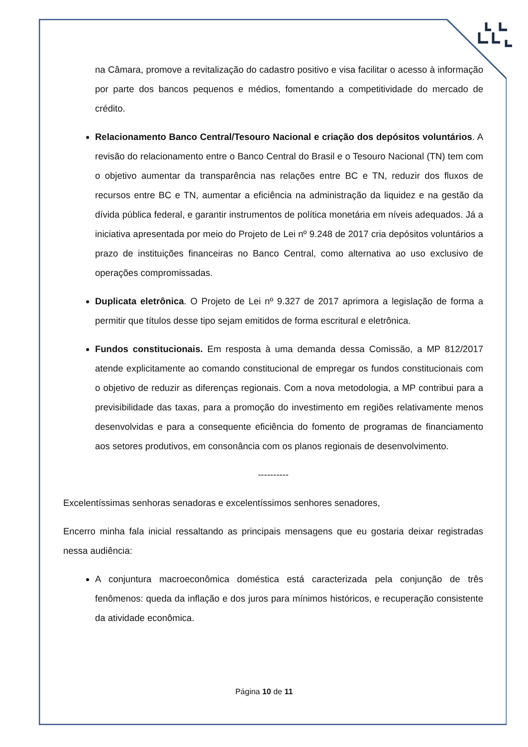na Câmara, promove a revitalização do cadastro positivo e visa facilitar o acesso à informação por parte dos bancos pequenos e médios, fomentando a competitividade do mercado de crédito.
Relacionamento Banco Central/Tesouro Nacional e criação dos depósitos voluntários. A revisão do relacionamento entre o Banco Central do Brasil e o Tesouro Nacional (TN) tem com o objetivo aumentar da transparência nas relações entre BC e TN, reduzir dos fluxos de recursos entre BC e TN, aumentar a eficiência na administração da liquidez e na gestão da dívida pública federal, e garantir instrumentos de política monetária em níveis adequados. Já a iniciativa apresentada por meio do Projeto de Lei nº 9.248 de 2017 cria depósitos voluntários a prazo de instituições financeiras no Banco Central, como alternativa ao uso exclusivo de operações compromissadas.
Duplicata eletrônica. O Projeto de Lei nº 9.327 de 2017 aprimora a legislação de forma a permitir que títulos desse tipo sejam emitidos de forma escritural e eletrônica.
Fundos constitucionais. Em resposta à uma demanda dessa Comissão, a MP 812/2017 atende explicitamente ao comando constitucional de empregar os fundos constitucionais com o objetivo de reduzir as diferenças regionais. Com a nova metodologia, a MP contribui para a previsibilidade das taxas, para a promoção do investimento em regiões relativamente menos desenvolvidas e para a consequente eficiência do fomento de programas de financiamento aos setores produtivos, em consonância com os planos regionais de desenvolvimento.
----------
Excelentíssimas senhoras senadoras e excelentíssimos senhores senadores,
Encerro minha fala inicial ressaltando as principais mensagens que eu gostaria deixar registradas nessa audiência:
A conjuntura macroeconômica doméstica está caracterizada pela conjunção de três fenômenos: queda da inflação e dos juros para mínimos históricos, e recuperação consistente da atividade econômica.
Página 10 de 11